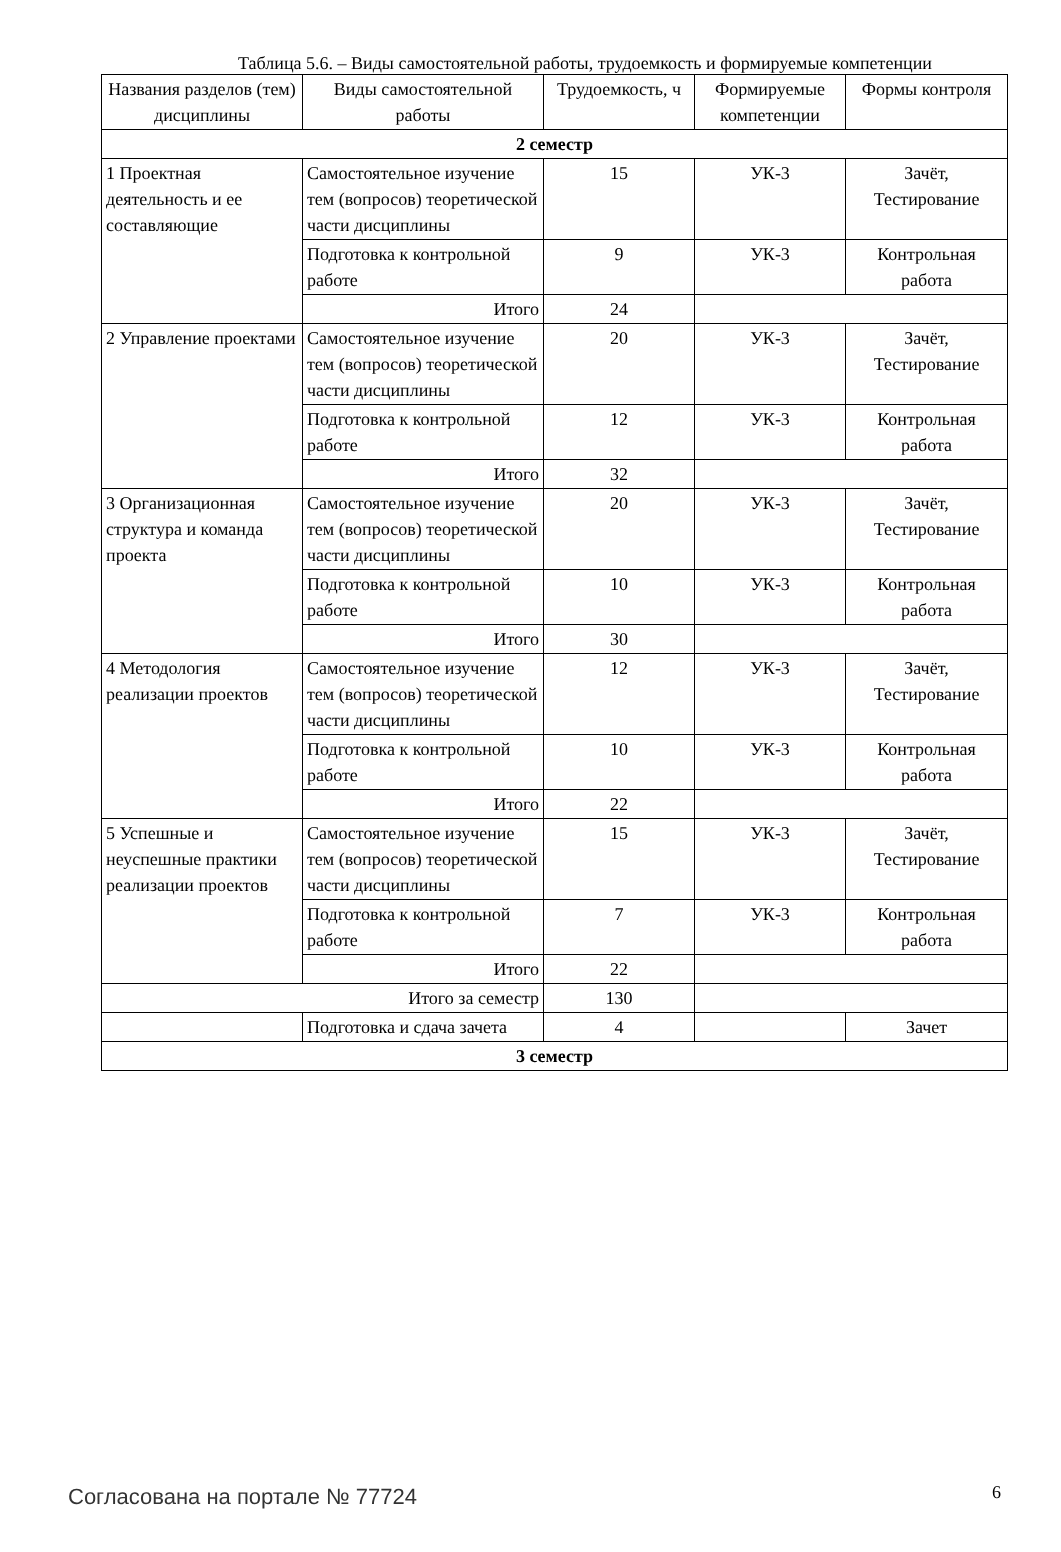Таблица 5.6. – Виды самостоятельной работы, трудоемкость и формируемые компетенции
| Названия разделов (тем) дисциплины | Виды самостоятельной работы | Трудоемкость, ч | Формируемые компетенции | Формы контроля |
| --- | --- | --- | --- | --- |
| 2 семестр | | | | |
| 1 Проектная деятельность и ее составляющие | Самостоятельное изучение тем (вопросов) теоретической части дисциплины | 15 | УК-3 | Зачёт, Тестирование |
| | Подготовка к контрольной работе | 9 | УК-3 | Контрольная работа |
| | Итого | 24 | | |
| 2 Управление проектами | Самостоятельное изучение тем (вопросов) теоретической части дисциплины | 20 | УК-3 | Зачёт, Тестирование |
| | Подготовка к контрольной работе | 12 | УК-3 | Контрольная работа |
| | Итого | 32 | | |
| 3 Организационная структура и команда проекта | Самостоятельное изучение тем (вопросов) теоретической части дисциплины | 20 | УК-3 | Зачёт, Тестирование |
| | Подготовка к контрольной работе | 10 | УК-3 | Контрольная работа |
| | Итого | 30 | | |
| 4 Методология реализации проектов | Самостоятельное изучение тем (вопросов) теоретической части дисциплины | 12 | УК-3 | Зачёт, Тестирование |
| | Подготовка к контрольной работе | 10 | УК-3 | Контрольная работа |
| | Итого | 22 | | |
| 5 Успешные и неуспешные практики реализации проектов | Самостоятельное изучение тем (вопросов) теоретической части дисциплины | 15 | УК-3 | Зачёт, Тестирование |
| | Подготовка к контрольной работе | 7 | УК-3 | Контрольная работа |
| | Итого | 22 | | |
| Итого за семестр | | 130 | | |
| | Подготовка и сдача зачета | 4 | | Зачет |
| 3 семестр | | | | |
Согласована на портале № 77724 6